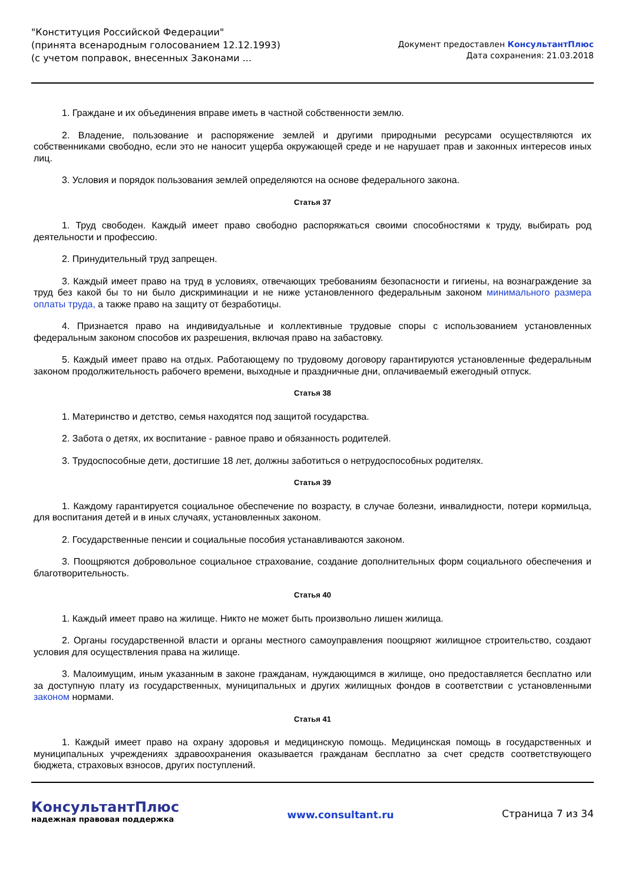"Конституция Российской Федерации"
(принята всенародным голосованием 12.12.1993)
(с учетом поправок, внесенных Законами ...
Документ предоставлен КонсультантПлюс
Дата сохранения: 21.03.2018
1. Граждане и их объединения вправе иметь в частной собственности землю.
2. Владение, пользование и распоряжение землей и другими природными ресурсами осуществляются их собственниками свободно, если это не наносит ущерба окружающей среде и не нарушает прав и законных интересов иных лиц.
3. Условия и порядок пользования землей определяются на основе федерального закона.
Статья 37
1. Труд свободен. Каждый имеет право свободно распоряжаться своими способностями к труду, выбирать род деятельности и профессию.
2. Принудительный труд запрещен.
3. Каждый имеет право на труд в условиях, отвечающих требованиям безопасности и гигиены, на вознаграждение за труд без какой бы то ни было дискриминации и не ниже установленного федеральным законом минимального размера оплаты труда, а также право на защиту от безработицы.
4. Признается право на индивидуальные и коллективные трудовые споры с использованием установленных федеральным законом способов их разрешения, включая право на забастовку.
5. Каждый имеет право на отдых. Работающему по трудовому договору гарантируются установленные федеральным законом продолжительность рабочего времени, выходные и праздничные дни, оплачиваемый ежегодный отпуск.
Статья 38
1. Материнство и детство, семья находятся под защитой государства.
2. Забота о детях, их воспитание - равное право и обязанность родителей.
3. Трудоспособные дети, достигшие 18 лет, должны заботиться о нетрудоспособных родителях.
Статья 39
1. Каждому гарантируется социальное обеспечение по возрасту, в случае болезни, инвалидности, потери кормильца, для воспитания детей и в иных случаях, установленных законом.
2. Государственные пенсии и социальные пособия устанавливаются законом.
3. Поощряются добровольное социальное страхование, создание дополнительных форм социального обеспечения и благотворительность.
Статья 40
1. Каждый имеет право на жилище. Никто не может быть произвольно лишен жилища.
2. Органы государственной власти и органы местного самоуправления поощряют жилищное строительство, создают условия для осуществления права на жилище.
3. Малоимущим, иным указанным в законе гражданам, нуждающимся в жилище, оно предоставляется бесплатно или за доступную плату из государственных, муниципальных и других жилищных фондов в соответствии с установленными законом нормами.
Статья 41
1. Каждый имеет право на охрану здоровья и медицинскую помощь. Медицинская помощь в государственных и муниципальных учреждениях здравоохранения оказывается гражданам бесплатно за счет средств соответствующего бюджета, страховых взносов, других поступлений.
КонсультантПлюс
надежная правовая поддержка
www.consultant.ru Страница 7 из 34